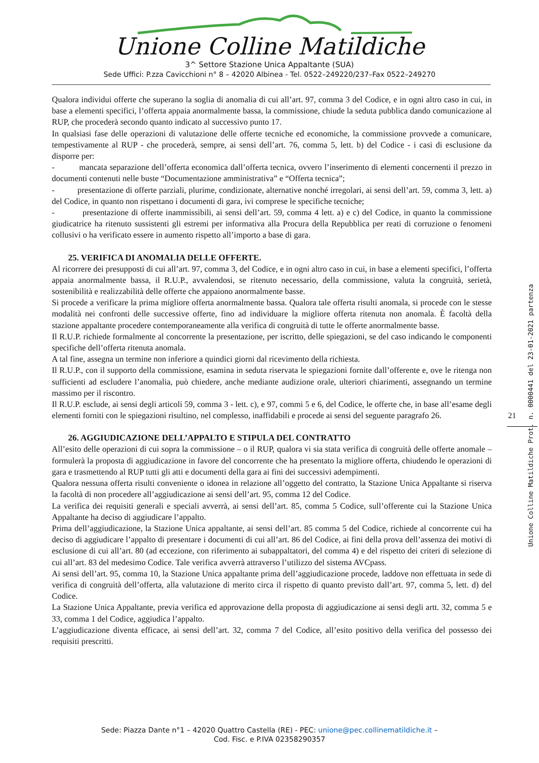Unione Colline Matildiche
3^ Settore Stazione Unica Appaltante (SUA)
Sede Uffici: P.zza Cavicchioni n° 8 – 42020 Albinea - Tel. 0522–249220/237–Fax 0522–249270
Qualora individui offerte che superano la soglia di anomalia di cui all’art. 97, comma 3 del Codice, e in ogni altro caso in cui, in base a elementi specifici, l’offerta appaia anormalmente bassa, la commissione, chiude la seduta pubblica dando comunicazione al RUP, che procederà secondo quanto indicato al successivo punto 17.
In qualsiasi fase delle operazioni di valutazione delle offerte tecniche ed economiche, la commissione provvede a comunicare, tempestivamente al RUP - che procederà, sempre, ai sensi dell’art. 76, comma 5, lett. b) del Codice - i casi di esclusione da disporre per:
- mancata separazione dell’offerta economica dall’offerta tecnica, ovvero l’inserimento di elementi concernenti il prezzo in documenti contenuti nelle buste “Documentazione amministrativa” e “Offerta tecnica”;
- presentazione di offerte parziali, plurime, condizionate, alternative nonché irregolari, ai sensi dell’art. 59, comma 3, lett. a) del Codice, in quanto non rispettano i documenti di gara, ivi comprese le specifiche tecniche;
- presentazione di offerte inammissibili, ai sensi dell’art. 59, comma 4 lett. a) e c) del Codice, in quanto la commissione giudicatrice ha ritenuto sussistenti gli estremi per informativa alla Procura della Repubblica per reati di corruzione o fenomeni collusivi o ha verificato essere in aumento rispetto all’importo a base di gara.
25. VERIFICA DI ANOMALIA DELLE OFFERTE.
Al ricorrere dei presupposti di cui all’art. 97, comma 3, del Codice, e in ogni altro caso in cui, in base a elementi specifici, l’offerta appaia anormalmente bassa, il R.U.P., avvalendosi, se ritenuto necessario, della commissione, valuta la congruità, serietà, sostenibilità e realizzabilità delle offerte che appaiono anormalmente basse.
Si procede a verificare la prima migliore offerta anormalmente bassa. Qualora tale offerta risulti anomala, si procede con le stesse modalità nei confronti delle successive offerte, fino ad individuare la migliore offerta ritenuta non anomala. È facoltà della stazione appaltante procedere contemporaneamente alla verifica di congruità di tutte le offerte anormalmente basse.
Il R.U.P. richiede formalmente al concorrente la presentazione, per iscritto, delle spiegazioni, se del caso indicando le componenti specifiche dell’offerta ritenuta anomala.
A tal fine, assegna un termine non inferiore a quindici giorni dal ricevimento della richiesta.
Il R.U.P., con il supporto della commissione, esamina in seduta riservata le spiegazioni fornite dall’offerente e, ove le ritenga non sufficienti ad escludere l’anomalia, può chiedere, anche mediante audizione orale, ulteriori chiarimenti, assegnando un termine massimo per il riscontro.
Il R.U.P. esclude, ai sensi degli articoli 59, comma 3 - lett. c), e 97, commi 5 e 6, del Codice, le offerte che, in base all’esame degli elementi forniti con le spiegazioni risultino, nel complesso, inaffidabili e procede ai sensi del seguente paragrafo 26.
26. AGGIUDICAZIONE DELL’APPALTO E STIPULA DEL CONTRATTO
All’esito delle operazioni di cui sopra la commissione – o il RUP, qualora vi sia stata verifica di congruità delle offerte anomale – formulerà la proposta di aggiudicazione in favore del concorrente che ha presentato la migliore offerta, chiudendo le operazioni di gara e trasmettendo al RUP tutti gli atti e documenti della gara ai fini dei successivi adempimenti.
Qualora nessuna offerta risulti conveniente o idonea in relazione all’oggetto del contratto, la Stazione Unica Appaltante si riserva la facoltà di non procedere all’aggiudicazione ai sensi dell’art. 95, comma 12 del Codice.
La verifica dei requisiti generali e speciali avverrà, ai sensi dell’art. 85, comma 5 Codice, sull’offerente cui la Stazione Unica Appaltante ha deciso di aggiudicare l’appalto.
Prima dell’aggiudicazione, la Stazione Unica appaltante, ai sensi dell’art. 85 comma 5 del Codice, richiede al concorrente cui ha deciso di aggiudicare l’appalto di presentare i documenti di cui all’art. 86 del Codice, ai fini della prova dell’assenza dei motivi di esclusione di cui all’art. 80 (ad eccezione, con riferimento ai subappaltatori, del comma 4) e del rispetto dei criteri di selezione di cui all’art. 83 del medesimo Codice. Tale verifica avverrà attraverso l’utilizzo del sistema AVCpass.
Ai sensi dell’art. 95, comma 10, la Stazione Unica appaltante prima dell’aggiudicazione procede, laddove non effettuata in sede di verifica di congruità dell’offerta, alla valutazione di merito circa il rispetto di quanto previsto dall’art. 97, comma 5, lett. d) del Codice.
La Stazione Unica Appaltante, previa verifica ed approvazione della proposta di aggiudicazione ai sensi degli artt. 32, comma 5 e 33, comma 1 del Codice, aggiudica l’appalto.
L’aggiudicazione diventa efficace, ai sensi dell’art. 32, comma 7 del Codice, all’esito positivo della verifica del possesso dei requisiti prescritti.
21
Unione Colline Matildiche Prot. n. 0000441 del 23-01-2021 partenza
Sede: Piazza Dante n°1 – 42020 Quattro Castella (RE) - PEC: unione@pec.collinematildiche.it –
Cod. Fisc. e P.IVA 02358290357